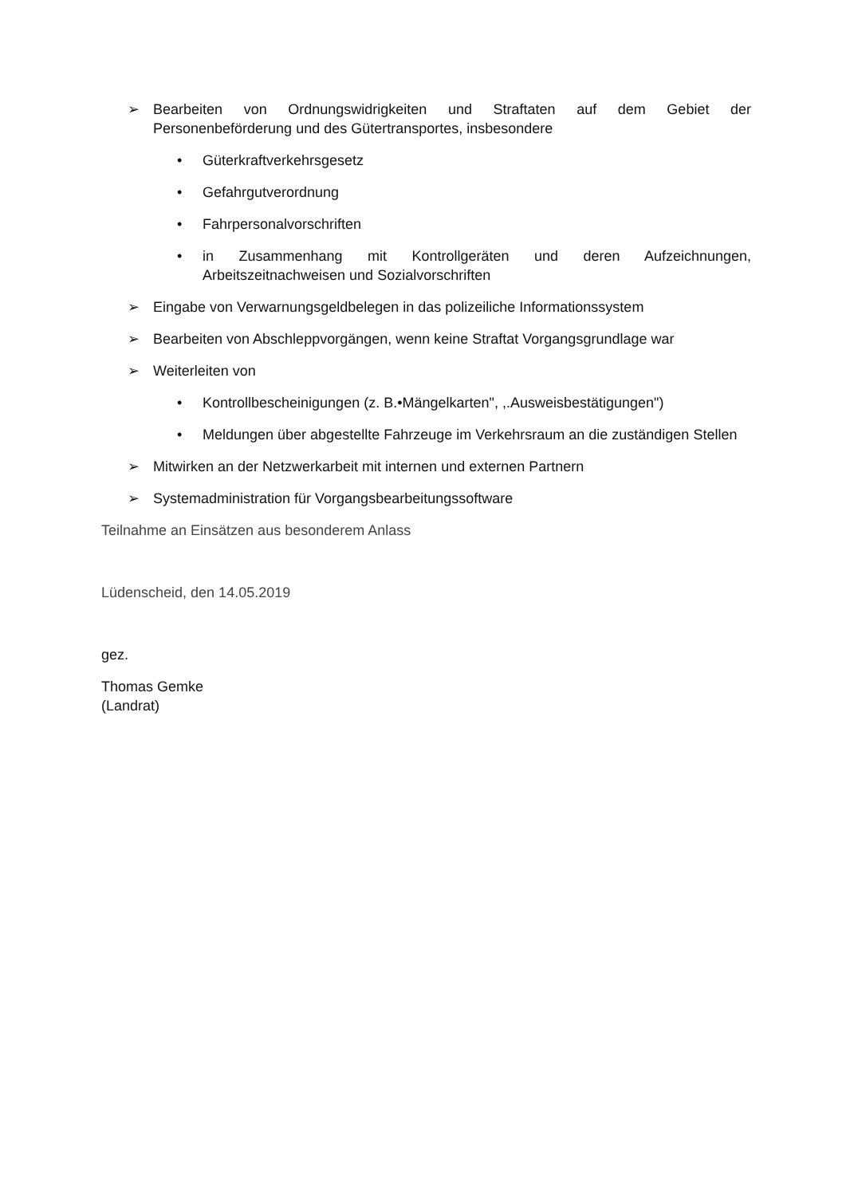➢ Bearbeiten von Ordnungswidrigkeiten und Straftaten auf dem Gebiet der Personenbeförderung und des Gütertransportes, insbesondere
• Güterkraftverkehrsgesetz
• Gefahrgutverordnung
• Fahrpersonalvorschriften
• in Zusammenhang mit Kontrollgeräten und deren Aufzeichnungen, Arbeitszeitnachweisen und Sozialvorschriften
➢ Eingabe von Verwarnungsgeldbelegen in das polizeiliche Informationssystem
➢ Bearbeiten von Abschleppvorgängen, wenn keine Straftat Vorgangsgrundlage war
➢ Weiterleiten von
• Kontrollbescheinigungen (z. B.•Mängelkarten", ,.Ausweisbestätigungen")
• Meldungen über abgestellte Fahrzeuge im Verkehrsraum an die zuständigen Stellen
➢ Mitwirken an der Netzwerkarbeit mit internen und externen Partnern
➢ Systemadministration für Vorgangsbearbeitungssoftware
Teilnahme an Einsätzen aus besonderem Anlass
Lüdenscheid, den 14.05.2019
gez.
Thomas Gemke
(Landrat)